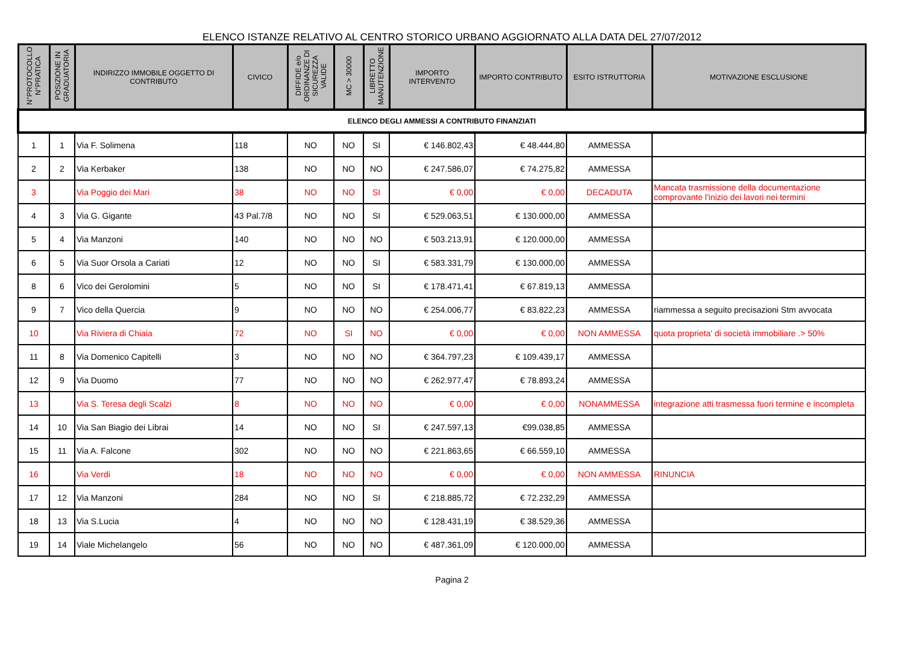ELENCO ISTANZE RELATIVO AL CENTRO STORICO URBANO AGGIORNATO ALLA DATA DEL 27/07/2012
| N°PROTOCOLLO N°PRATICA | POSIZIONE IN GRADUATORIA | INDIRIZZO IMMOBILE OGGETTO DI CONTRIBUTO | CIVICO | DIFFIDE e/o ORDINANZE DI SICUREZZA VALIDE | MC > 30000 | LIBRETTO MANUTENZIONE | IMPORTO INTERVENTO | IMPORTO CONTRIBUTO | ESITO ISTRUTTORIA | MOTIVAZIONE ESCLUSIONE |
| --- | --- | --- | --- | --- | --- | --- | --- | --- | --- | --- |
| ELENCO DEGLI AMMESSI A CONTRIBUTO FINANZIATI | | | | | | | | | | |
| 1 | 1 | Via F. Solimena | 118 | NO | NO | SI | € 146.802,43 | € 48.444,80 | AMMESSA | |
| 2 | 2 | Via Kerbaker | 138 | NO | NO | NO | € 247.586,07 | € 74.275,82 | AMMESSA | |
| 3 | | Via Poggio dei Mari | 38 | NO | NO | SI | € 0,00 | € 0,00 | DECADUTA | Mancata trasmissione della documentazione comprovante l'inizio dei lavori nei termini |
| 4 | 3 | Via G. Gigante | 43 Pal.7/8 | NO | NO | SI | € 529.063,51 | € 130.000,00 | AMMESSA | |
| 5 | 4 | Via Manzoni | 140 | NO | NO | NO | € 503.213,91 | € 120.000,00 | AMMESSA | |
| 6 | 5 | Via Suor Orsola a Cariati | 12 | NO | NO | SI | € 583.331,79 | € 130.000,00 | AMMESSA | |
| 8 | 6 | Vico dei Gerolomini | 5 | NO | NO | SI | € 178.471,41 | € 67.819,13 | AMMESSA | |
| 9 | 7 | Vico della Quercia | 9 | NO | NO | NO | € 254.006,77 | € 83.822,23 | AMMESSA | riammessa a seguito precisazioni Stm avvocata |
| 10 | | Via Riviera di Chiaia | 72 | NO | SI | NO | € 0,00 | € 0,00 | NON AMMESSA | quota proprieta' di società immobiliare .> 50% |
| 11 | 8 | Via Domenico Capitelli | 3 | NO | NO | NO | € 364.797,23 | € 109.439,17 | AMMESSA | |
| 12 | 9 | Via Duomo | 77 | NO | NO | NO | € 262.977,47 | € 78.893,24 | AMMESSA | |
| 13 | | Via S. Teresa degli Scalzi | 8 | NO | NO | NO | € 0,00 | € 0,00 | NONAMMESSA | integrazione atti trasmessa fuori termine e incompleta |
| 14 | 10 | Via San Biagio dei Librai | 14 | NO | NO | SI | € 247.597,13 | €99.038,85 | AMMESSA | |
| 15 | 11 | Via A. Falcone | 302 | NO | NO | NO | € 221.863,65 | € 66.559,10 | AMMESSA | |
| 16 | | Via Verdi | 18 | NO | NO | NO | € 0,00 | € 0,00 | NON AMMESSA | RINUNCIA |
| 17 | 12 | Via Manzoni | 284 | NO | NO | SI | € 218.885,72 | € 72.232,29 | AMMESSA | |
| 18 | 13 | Via S.Lucia | 4 | NO | NO | NO | € 128.431,19 | € 38.529,36 | AMMESSA | |
| 19 | 14 | Viale Michelangelo | 56 | NO | NO | NO | € 487.361,09 | € 120.000,00 | AMMESSA | |
Pagina 2